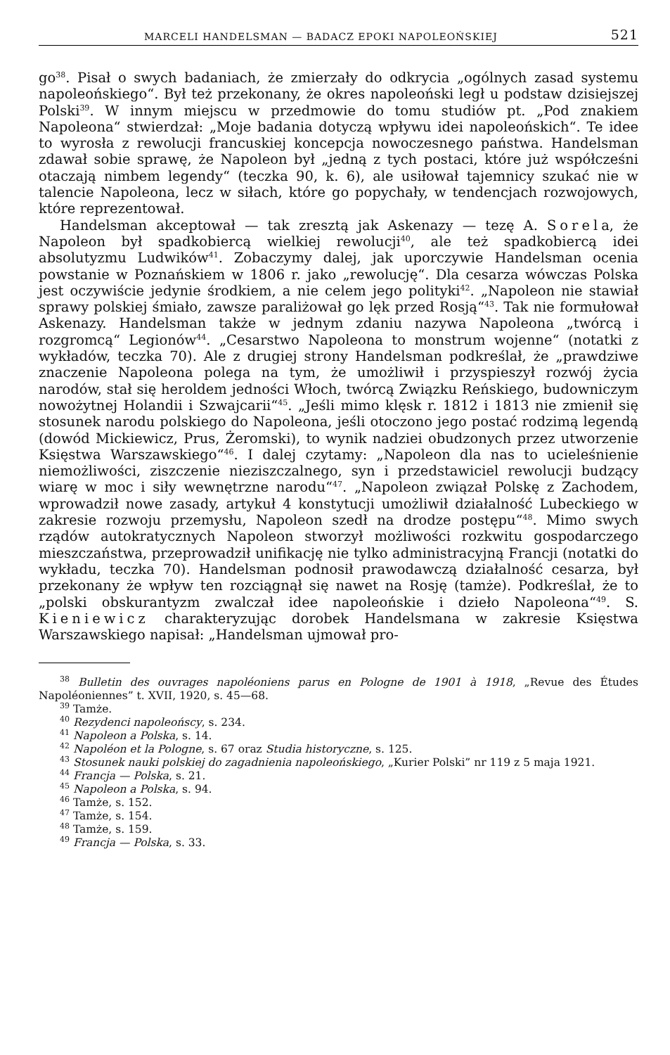MARCELI HANDELSMAN — BADACZ EPOKI NAPOLEOŃSKIEJ 521
go<sup>38</sup>. Pisał o swych badaniach, że zmierzały do odkrycia „ogólnych zasad systemu napoleońskiego“. Był też przekonany, że okres napoleoński legł u podstaw dzisiejszej Polski<sup>39</sup>. W innym miejscu w przedmowie do tomu studiów pt. „Pod znakiem Napoleona“ stwierdzał: „Moje badania dotyczą wpływu idei napoleońskich“. Te idee to wyrosła z rewolucji francuskiej koncepcja nowoczesnego państwa. Handelsman zdawał sobie sprawę, że Napoleon był „jedną z tych postaci, które już współcześni otaczają nimbem legendy“ (teczka 90, k. 6), ale usiłował tajemnicy szukać nie w talencie Napoleona, lecz w siłach, które go popychały, w tendencjach rozwojowych, które reprezentował.
Handelsman akceptował — tak zresztą jak Askenazy — tezę A. Sorela, że Napoleon był spadkobiercą wielkiej rewolucji<sup>40</sup>, ale też spadkobiercą idei absolutyzmu Ludwików<sup>41</sup>. Zobaczymy dalej, jak uporczywie Handelsman ocenia powstanie w Poznańskiem w 1806 r. jako „rewolucję“. Dla cesarza wówczas Polska jest oczywiście jedynie środkiem, a nie celem jego polityki<sup>42</sup>. „Napoleon nie stawiał sprawy polskiej śmiało, zawsze paraliżował go lęk przed Rosją“<sup>43</sup>. Tak nie formułował Askenazy. Handelsman także w jednym zdaniu nazywa Napoleona „twórcą i rozgromcą“ Legionów<sup>44</sup>. „Cesarstwo Napoleona to monstrum wojenne“ (notatki z wykładów, teczka 70). Ale z drugiej strony Handelsman podkreślał, że „prawdziwe znaczenie Napoleona polega na tym, że umożliwił i przyspieszył rozwój życia narodów, stał się heroldem jedności Włoch, twórcą Związku Reńskiego, budowniczym nowożytnej Holandii i Szwajcarii“<sup>45</sup>. „Jeśli mimo klęsk r. 1812 i 1813 nie zmienił się stosunek narodu polskiego do Napoleona, jeśli otoczono jego postać rodzimą legendą (dowód Mickiewicz, Prus, Żeromski), to wynik nadziei obudzonych przez utworzenie Księstwa Warszawskiego“<sup>46</sup>. I dalej czytamy: „Napoleon dla nas to ucieleśnienie niemożliwości, ziszczenie nieziszczalnego, syn i przedstawiciel rewolucji budzący wiarę w moc i siły wewnętrzne narodu“<sup>47</sup>. „Napoleon związał Polskę z Zachodem, wprowadził nowe zasady, artykuł 4 konstytucji umożliwił działalność Lubeckiego w zakresie rozwoju przemysłu, Napoleon szedł na drodze postępu“<sup>48</sup>. Mimo swych rządów autokratycznych Napoleon stworzył możliwości rozkwitu gospodarczego mieszczaństwa, przeprowadził unifikację nie tylko administracyjną Francji (notatki do wykładu, teczka 70). Handelsman podnosił prawodawczą działalność cesarza, był przekonany że wpływ ten rozciągnął się nawet na Rosję (tamże). Podkreślał, że to „polski obskurantyzm zwalczał idee napoleońskie i dzieło Napoleona“<sup>49</sup>. S. Kieniewicz charakteryzując dorobek Handelsmana w zakresie Księstwa Warszawskiego napisał: „Handelsman ujmował pro-
<sup>38</sup> Bulletin des ouvrages napoléoniens parus en Pologne de 1901 à 1918, „Revue des Études Napoléoniennes” t. XVII, 1920, s. 45—68.
<sup>39</sup> Tamże.
<sup>40</sup> Rezydenci napoleońscy, s. 234.
<sup>41</sup> Napoleon a Polska, s. 14.
<sup>42</sup> Napoléon et la Pologne, s. 67 oraz Studia historyczne, s. 125.
<sup>43</sup> Stosunek nauki polskiej do zagadnienia napoleońskiego, „Kurier Polski” nr 119 z 5 maja 1921.
<sup>44</sup> Francja — Polska, s. 21.
<sup>45</sup> Napoleon a Polska, s. 94.
<sup>46</sup> Tamże, s. 152.
<sup>47</sup> Tamże, s. 154.
<sup>48</sup> Tamże, s. 159.
<sup>49</sup> Francja — Polska, s. 33.